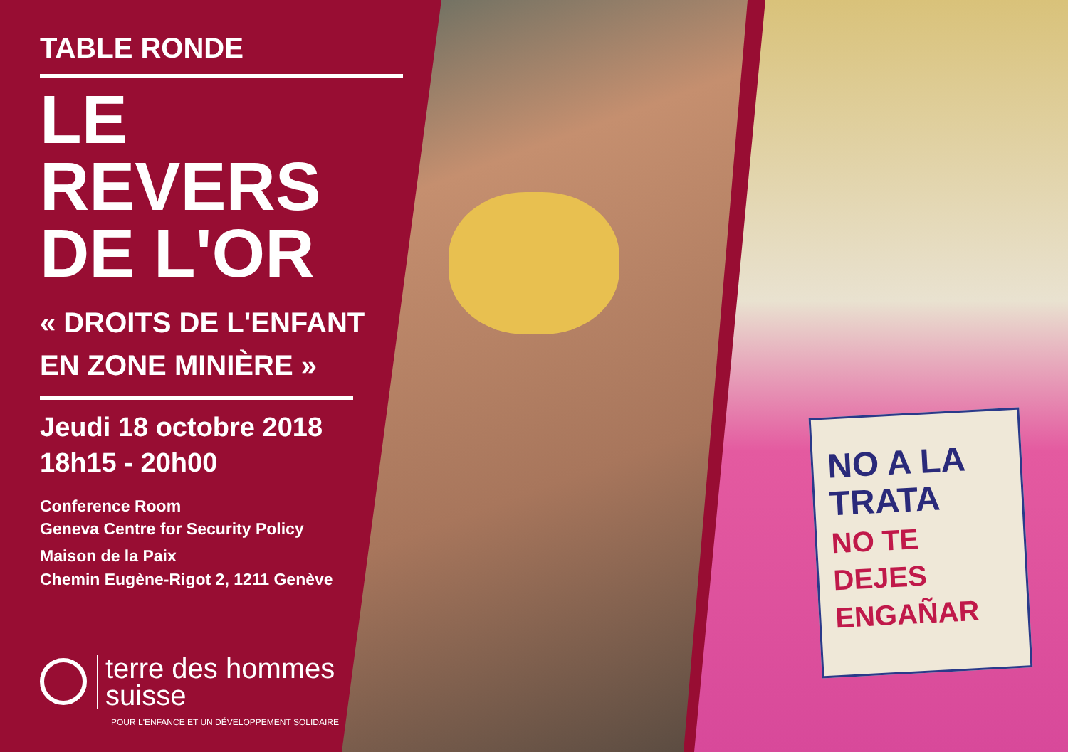NO A LA TRATA
NO TE DEJES ENGAÑAR
TABLE RONDE
LE
REVERS
DE L'OR
« DROITS DE L'ENFANT
EN ZONE MINIÈRE »
Jeudi 18 octobre 2018
18h15 - 20h00
Conference Room
Geneva Centre for Security Policy
Maison de la Paix
Chemin Eugène-Rigot 2, 1211 Genève
terre des hommes
suisse
POUR L'ENFANCE ET UN DÉVELOPPEMENT SOLIDAIRE